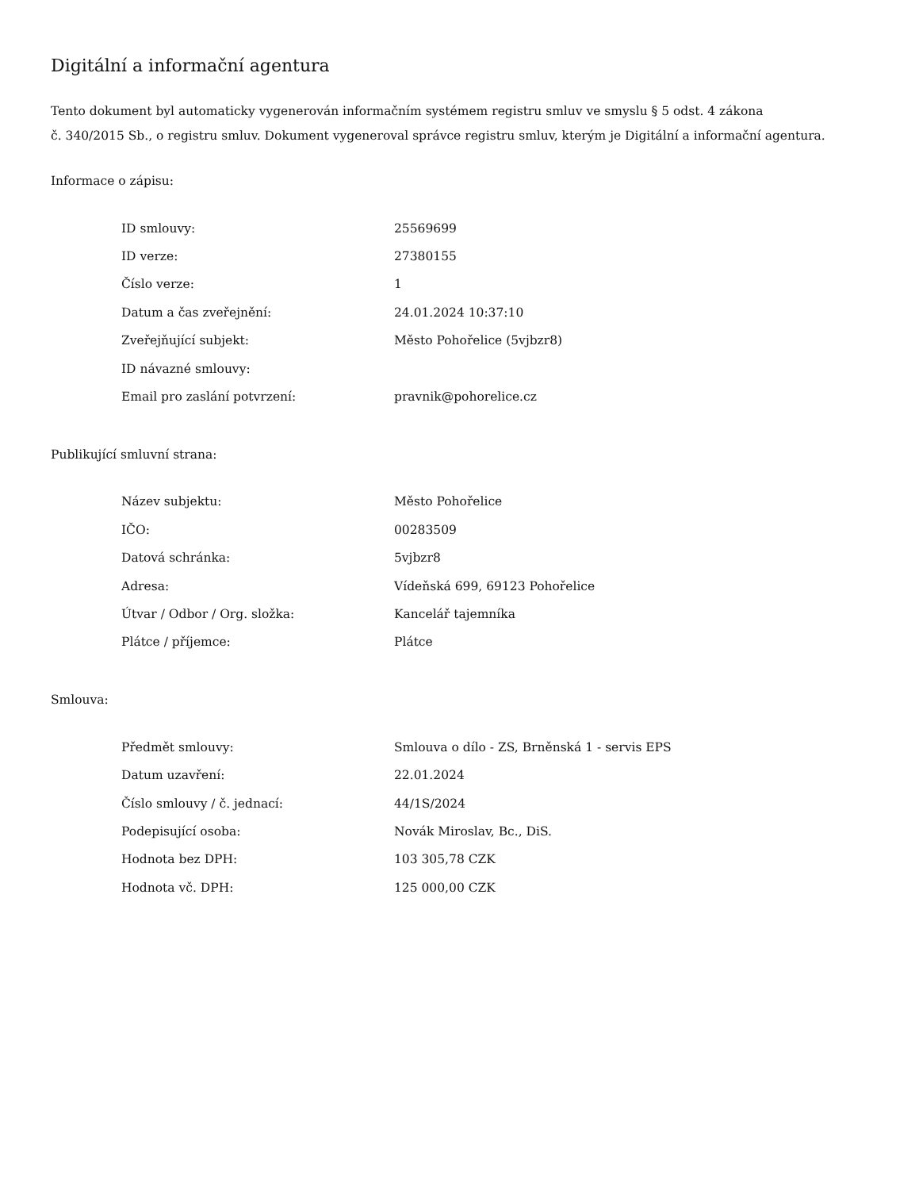Digitální a informační agentura
Tento dokument byl automaticky vygenerován informačním systémem registru smluv ve smyslu § 5 odst. 4 zákona
č. 340/2015 Sb., o registru smluv. Dokument vygeneroval správce registru smluv, kterým je Digitální a informační agentura.
Informace o zápisu:
| ID smlouvy: | 25569699 |
| ID verze: | 27380155 |
| Číslo verze: | 1 |
| Datum a čas zveřejnění: | 24.01.2024 10:37:10 |
| Zveřejňující subjekt: | Město Pohořelice (5vjbzr8) |
| ID návazné smlouvy: | |
| Email pro zaslání potvrzení: | pravnik@pohorelice.cz |
Publikující smluvní strana:
| Název subjektu: | Město Pohořelice |
| IČO: | 00283509 |
| Datová schránka: | 5vjbzr8 |
| Adresa: | Vídeňská 699, 69123 Pohořelice |
| Útvar / Odbor / Org. složka: | Kancelář tajemníka |
| Plátce / příjemce: | Plátce |
Smlouva:
| Předmět smlouvy: | Smlouva o dílo - ZS, Brněnská 1 - servis EPS |
| Datum uzavření: | 22.01.2024 |
| Číslo smlouvy / č. jednací: | 44/1S/2024 |
| Podepisující osoba: | Novák Miroslav, Bc., DiS. |
| Hodnota bez DPH: | 103 305,78 CZK |
| Hodnota vč. DPH: | 125 000,00 CZK |